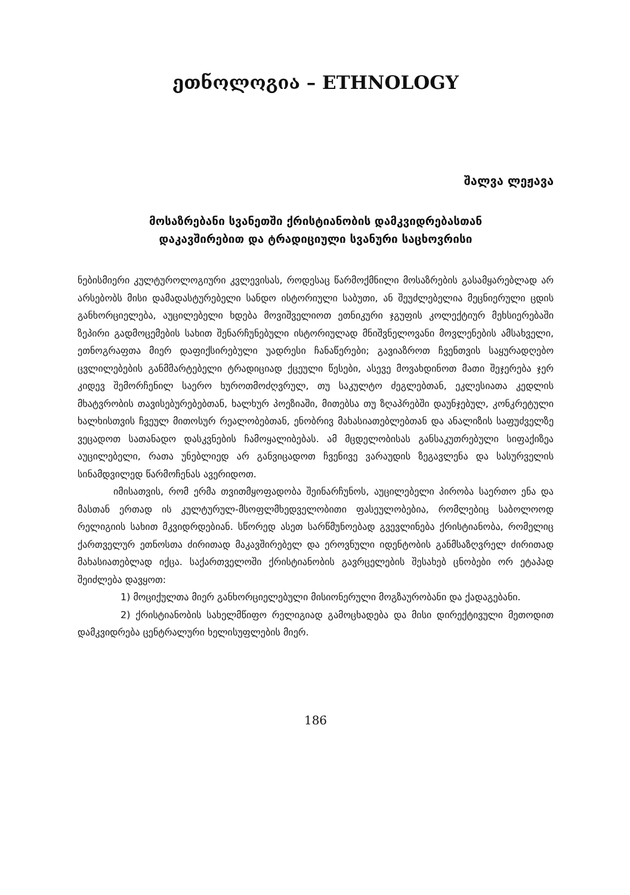ეთნოლოგია – ETHNOLOGY
შალვა ლეჟავა
მოსაზრებანი სვანეთში ქრისტიანობის დამკვიდრებასთან
დაკავშირებით და ტრადიციული სვანური საცხოვრისი
ნებისმიერი კულტუროლოგიური კვლევისას, როდესაც წარმოქმნილი მოსაზრების გასამყარებლად არ არსებობს მისი დამადასტურებელი სანდო ისტორიული საბუთი, ან შეუძლებელია მეცნიერული ცდის განხორციელება, აუცილებელი ხდება მოვიშველიოთ ეთნიკური ჯგუფის კოლექტიურ მეხსიერებაში ზეპირი გადმოცემების სახით შენარჩუნებული ისტორიულად მნიშვნელოვანი მოვლენების ამსახველი, ეთნოგრაფთა მიერ დაფიქსირებული უადრესი ჩანაწერები; გავიაზროთ ჩვენთვის საყურადღებო ცვლილებების განმმარტებელი ტრადიციად ქცეული წესები, ასევე მოვახდინოთ მათი შეჯერება ჯერ კიდევ შემორჩენილ საერო ხუროთმოძღვრულ, თუ საკულტო ძეგლებთან, ეკლესიათა კედლის მხატვრობის თავისებურებებთან, ხალხურ პოეზიაში, მითებსა თუ ზღაპრებში დაუნჯებულ, კონკრეტული ხალხისთვის ჩვეულ მითოსურ რეალობებთან, ენობრივ მახასიათებლებთან და ანალიზის საფუძველზე ვეცადოთ სათანადო დასკვნების ჩამოყალიბებას. ამ მცდელობისას განსაკუთრებული სიფაქიზეა აუცილებელი, რათა უნებლიედ არ განვიცადოთ ჩვენივე ვარაუდის ზეგავლენა და სასურველის სინამდვილედ წარმოჩენას ავერიდოთ.
იმისათვის, რომ ერმა თვითმყოფადობა შეინარჩუნოს, აუცილებელი პირობა საერთო ენა და მასთან ერთად ის კულტურულ-მსოფლმხედველობითი ფასეულობებია, რომლებიც საბოლოოდ რელიგიის სახით მკვიდრდებიან. სწორედ ასეთ სარწმუნოებად გვევლინება ქრისტიანობა, რომელიც ქართველურ ეთნოსთა ძირითად მაკავშირებელ და ეროვნული იდენტობის განმსაზღვრელ ძირითად მახასიათებლად იქცა. საქართველოში ქრისტიანობის გავრცელების შესახებ ცნობები ორ ეტაპად შეიძლება დავყოთ:
1) მოციქულთა მიერ განხორციელებული მისიონერული მოგზაურობანი და ქადაგებანი.
2) ქრისტიანობის სახელმწიფო რელიგიად გამოცხადება და მისი დირექტივული მეთოდით დამკვიდრება ცენტრალური ხელისუფლების მიერ.
186